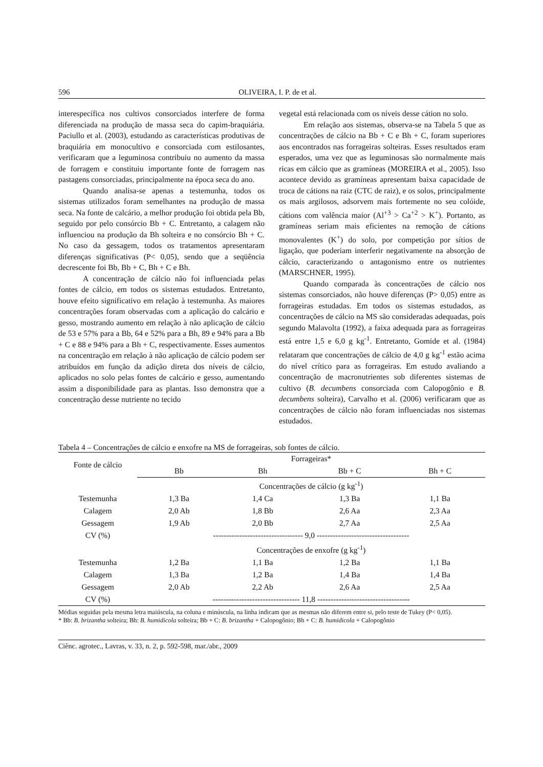596 OLIVEIRA, I. P. de et al.
interespecífica nos cultivos consorciados interfere de forma diferenciada na produção de massa seca do capim-braquiária. Paciullo et al. (2003), estudando as características produtivas de braquiária em monocultivo e consorciada com estilosantes, verificaram que a leguminosa contribuiu no aumento da massa de forragem e constituiu importante fonte de forragem nas pastagens consorciadas, principalmente na época seca do ano.
Quando analisa-se apenas a testemunha, todos os sistemas utilizados foram semelhantes na produção de massa seca. Na fonte de calcário, a melhor produção foi obtida pela Bb, seguido por pelo consórcio Bb + C. Entretanto, a calagem não influenciou na produção da Bh solteira e no consórcio Bh + C. No caso da gessagem, todos os tratamentos apresentaram diferenças significativas (P< 0,05), sendo que a seqüência decrescente foi Bb, Bb + C, Bh + C e Bh.
A concentração de cálcio não foi influenciada pelas fontes de cálcio, em todos os sistemas estudados. Entretanto, houve efeito significativo em relação à testemunha. As maiores concentrações foram observadas com a aplicação do calcário e gesso, mostrando aumento em relação à não aplicação de cálcio de 53 e 57% para a Bb, 64 e 52% para a Bh, 89 e 94% para a Bb + C e 88 e 94% para a Bh + C, respectivamente. Esses aumentos na concentração em relação à não aplicação de cálcio podem ser atribuídos em função da adição direta dos níveis de cálcio, aplicados no solo pelas fontes de calcário e gesso, aumentando assim a disponibilidade para as plantas. Isso demonstra que a concentração desse nutriente no tecido
vegetal está relacionada com os níveis desse cátion no solo.
Em relação aos sistemas, observa-se na Tabela 5 que as concentrações de cálcio na Bb + C e Bh + C, foram superiores aos encontrados nas forrageiras solteiras. Esses resultados eram esperados, uma vez que as leguminosas são normalmente mais ricas em cálcio que as gramíneas (MOREIRA et al., 2005). Isso acontece devido as gramíneas apresentam baixa capacidade de troca de cátions na raiz (CTC de raiz), e os solos, principalmente os mais argilosos, adsorvem mais fortemente no seu colóide, cátions com valência maior (Al<sup>+3</sup> > Ca<sup>+2</sup> > K<sup>+</sup>). Portanto, as gramíneas seriam mais eficientes na remoção de cátions monovalentes (K<sup>+</sup>) do solo, por competição por sítios de ligação, que poderiam interferir negativamente na absorção de cálcio, caracterizando o antagonismo entre os nutrientes (MARSCHNER, 1995).
Quando comparada às concentrações de cálcio nos sistemas consorciados, não houve diferenças (P> 0,05) entre as forrageiras estudadas. Em todos os sistemas estudados, as concentrações de cálcio na MS são consideradas adequadas, pois segundo Malavolta (1992), a faixa adequada para as forrageiras está entre 1,5 e 6,0 g kg<sup>-1</sup>. Entretanto, Gomide et al. (1984) relataram que concentrações de cálcio de 4,0 g kg<sup>-1</sup> estão acima do nível crítico para as forrageiras. Em estudo avaliando a concentração de macronutrientes sob diferentes sistemas de cultivo (B. decumbens consorciada com Calopogônio e B. decumbens solteira), Carvalho et al. (2006) verificaram que as concentrações de cálcio não foram influenciadas nos sistemas estudados.
Tabela 4 – Concentrações de cálcio e enxofre na MS de forrageiras, sob fontes de cálcio.
| Fonte de cálcio | Forrageiras* | | | |
| --- | --- | --- | --- | --- |
| | Bb | Bh | Bb + C | Bh + C |
| | Concentrações de cálcio (g kg<sup>-1</sup>) | | | |
| Testemunha | 1,3 Ba | 1,4 Ca | 1,3 Ba | 1,1 Ba |
| Calagem | 2,0 Ab | 1,8 Bb | 2,6 Aa | 2,3 Aa |
| Gessagem | 1,9 Ab | 2,0 Bb | 2,7 Aa | 2,5 Aa |
| CV (%) | ---------------------------------- 9,0 ----------------------------------- | | | |
| | Concentrações de enxofre (g kg<sup>-1</sup>) | | | |
| Testemunha | 1,2 Ba | 1,1 Ba | 1,2 Ba | 1,1 Ba |
| Calagem | 1,3 Ba | 1,2 Ba | 1,4 Ba | 1,4 Ba |
| Gessagem | 2,0 Ab | 2,2 Ab | 2,6 Aa | 2,5 Aa |
| CV (%) | --------------------------------- 11,8 ----------------------------------- | | | |
Médias seguidas pela mesma letra maiúscula, na coluna e minúscula, na linha indicam que as mesmas não diferem entre si, pelo teste de Tukey (P< 0,05).
* Bb: B. brizantha solteira; Bh: B. humidicola solteira; Bb + C: B. brizantha + Calopogônio; Bh + C: B. humidicola + Calopogônio
Ciênc. agrotec., Lavras, v. 33, n. 2, p. 592-598, mar./abr., 2009